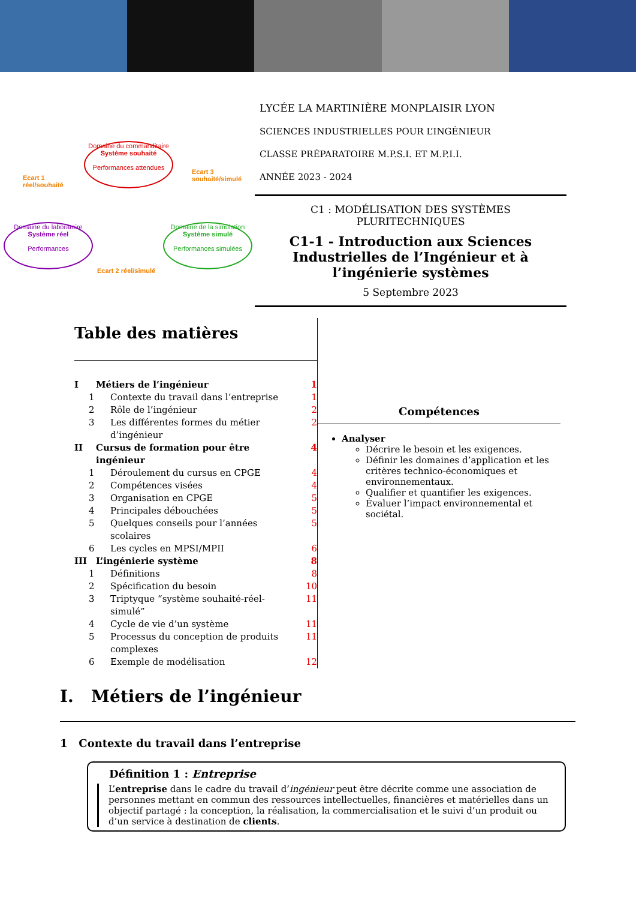Ecart 1
réel/souhaité
Ecart 3
souhaité/simulé
Ecart 2 réel/simulé
Domaine du commanditaire
Système souhaité
Performances attendues
Domaine du laboratoire
Système réel
Performances
Domaine de la simulation
Système simulé
Performances simulées
LYCÉE LA MARTINIÈRE MONPLAISIR LYON
SCIENCES INDUSTRIELLES POUR L’INGÉNIEUR
CLASSE PRÉPARATOIRE M.P.S.I. ET M.P.I.I.
ANNÉE 2023 - 2024
C1 : MODÉLISATION DES SYSTÈMES PLURITECHNIQUES
C1-1 - Introduction aux Sciences Industrielles de l’Ingénieur et à l’ingénierie systèmes
5 Septembre 2023
Table des matières
I Métiers de l’ingénieur 1
1 Contexte du travail dans l’entreprise 1
2 Rôle de l’ingénieur 2
3 Les différentes formes du métier d’ingénieur 2
II Cursus de formation pour être ingénieur 4
1 Déroulement du cursus en CPGE 4
2 Compétences visées 4
3 Organisation en CPGE 5
4 Principales débouchées 5
5 Quelques conseils pour l’années scolaires 5
6 Les cycles en MPSI/MPII 6
III L’ingénierie système 8
1 Définitions 8
2 Spécification du besoin 10
3 Triptyque “système souhaité-réel-simulé” 11
4 Cycle de vie d’un système 11
5 Processus du conception de produits complexes 11
6 Exemple de modélisation 12
Compétences
Analyser
Décrire le besoin et les exigences.
Définir les domaines d’application et les critères technico-économiques et environnementaux.
Qualifier et quantifier les exigences.
Évaluer l’impact environnemental et sociétal.
I. Métiers de l’ingénieur
1 Contexte du travail dans l’entreprise
Définition 1 : Entreprise
L’entreprise dans le cadre du travail d’ingénieur peut être décrite comme une association de personnes mettant en commun des ressources intellectuelles, financières et matérielles dans un objectif partagé : la conception, la réalisation, la commercialisation et le suivi d’un produit ou d’un service à destination de clients.